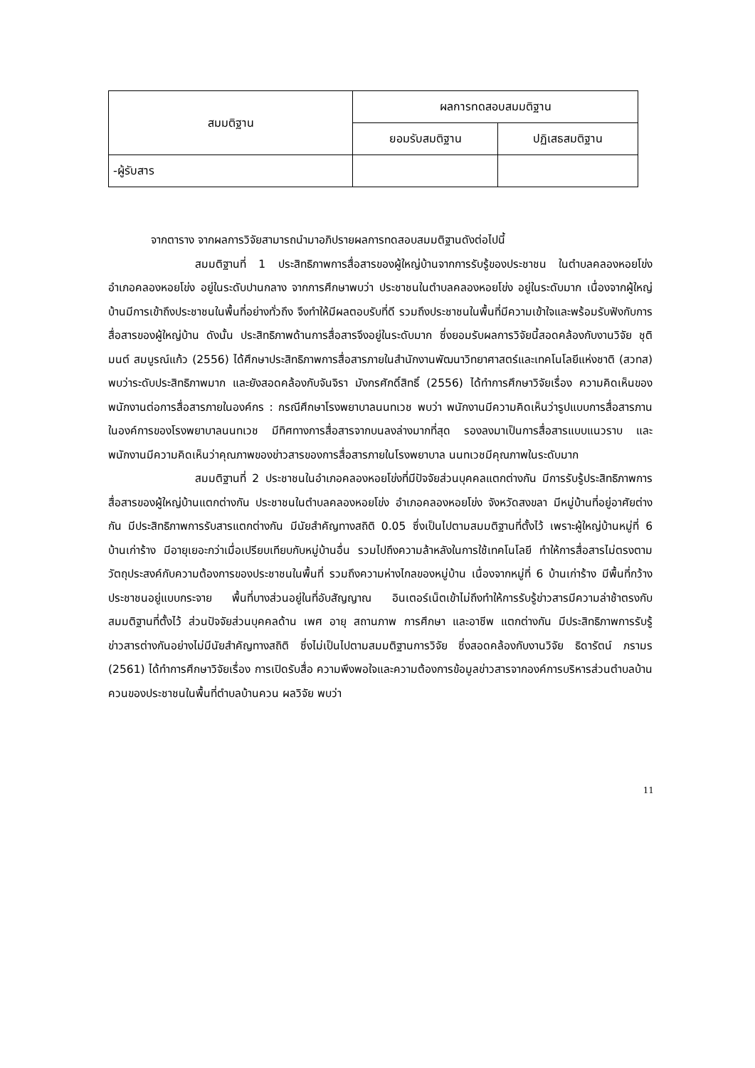| สมมติฐาน | ผลการทดสอบสมมติฐาน | |
| --- | --- | --- |
| | ยอมรับสมติฐาน | ปฏิเสธสมติฐาน |
| -ผู้รับสาร | | |
จากตาราง จากผลการวิจัยสามารถนำมาอภิปรายผลการทดสอบสมมติฐานดังต่อไปนี้
สมมติฐานที่ 1 ประสิทธิภาพการสื่อสารของผู้ใหญ่บ้านจากการรับรู้ของประชาชน ในตำบลคลองหอยโข่ง อำเภอคลองหอยโข่ง อยู่ในระดับปานกลาง จากการศึกษาพบว่า ประชาชนในตำบลคลองหอยโข่ง อยู่ในระดับมาก เนื่องจากผู้ใหญ่บ้านมีการเข้าถึงประชาชนในพื้นที่อย่างทั่วถึง จึงทำให้มีผลตอบรับที่ดี รวมถึงประชาชนในพื้นที่มีความเข้าใจและพร้อมรับฟังกับการสื่อสารของผู้ใหญ่บ้าน ดังนั้น ประสิทธิภาพด้านการสื่อสารจึงอยู่ในระดับมาก ซึ่งยอมรับผลการวิจัยนี้สอดคล้องกับงานวิจัย ชุติมนต์ สมบูรณ์แก้ว (2556) ได้ศึกษาประสิทธิภาพการสื่อสารภายในสำนักงานพัฒนาวิทยาศาสตร์และเทคโนโลยีแห่งชาติ (สวทส) พบว่าระดับประสิทธิภาพมาก และยังสอดคล้องกับจันจิรา มังกรศักดิ์สิทธิ์ (2556) ได้ทำการศึกษาวิจัยเรื่อง ความคิดเห็นของพนักงานต่อการสื่อสารภายในองค์กร : กรณีศึกษาโรงพยาบาลนนทเวช พบว่า พนักงานมีความคิดเห็นว่ารูปแบบการสื่อสารภานในองค์การของโรงพยาบาลนนทเวช มีทิศทางการสื่อสารจากบนลงล่างมากที่สุด รองลงมาเป็นการสื่อสารแบบแนวราบ และพนักงานมีความคิดเห็นว่าคุณภาพของข่าวสารของการสื่อสารภายในโรงพยาบาล นนทเวชมีคุณภาพในระดับมาก
สมมติฐานที่ 2 ประชาชนในอำเภอคลองหอยโข่งที่มีปัจจัยส่วนบุคคลแตกต่างกัน มีการรับรู้ประสิทธิภาพการสื่อสารของผู้ใหญ่บ้านแตกต่างกัน ประชาชนในตำบลคลองหอยโข่ง อำเภอคลองหอยโข่ง จังหวัดสงขลา มีหมู่บ้านที่อยู่อาศัยต่างกัน มีประสิทธิภาพการรับสารแตกต่างกัน มีนัยสำคัญทางสถิติ 0.05 ซึ่งเป็นไปตามสมมติฐานที่ตั้งไว้ เพราะผู้ใหญ่บ้านหมู่ที่ 6 บ้านเก่าร้าง มีอายุเยอะกว่าเมื่อเปรียบเทียบกับหมู่บ้านอื่น รวมไปถึงความล้าหลังในการใช้เทคโนโลยี ทำให้การสื่อสารไม่ตรงตามวัตถุประสงค์กับความต้องการของประชาชนในพื้นที่ รวมถึงความห่างไกลของหมู่บ้าน เนื่องจากหมู่ที่ 6 บ้านเก่าร้าง มีพื้นที่กว้าง ประชาชนอยู่แบบกระจาย พื้นที่บางส่วนอยู่ในที่อับสัญญาณ อินเตอร์เน็ตเข้าไม่ถึงทำให้การรับรู้ข่าวสารมีความล่าช้าตรงกับสมมติฐานที่ตั้งไว้ ส่วนปัจจัยส่วนบุคคลด้าน เพศ อายุ สถานภาพ การศึกษา และอาชีพ แตกต่างกัน มีประสิทธิภาพการรับรู้ข่าวสารต่างกันอย่างไม่มีนัยสำคัญทางสถิติ ซึ่งไม่เป็นไปตามสมมติฐานการวิจัย ซึ่งสอดคล้องกับงานวิจัย ธิดารัตน์ ภรามร (2561) ได้ทำการศึกษาวิจัยเรื่อง การเปิดรับสื่อ ความพึงพอใจและความต้องการข้อมูลข่าวสารจากองค์การบริหารส่วนตำบลบ้านควนของประชาชนในพื้นที่ตำบลบ้านควน ผลวิจัย พบว่า
11